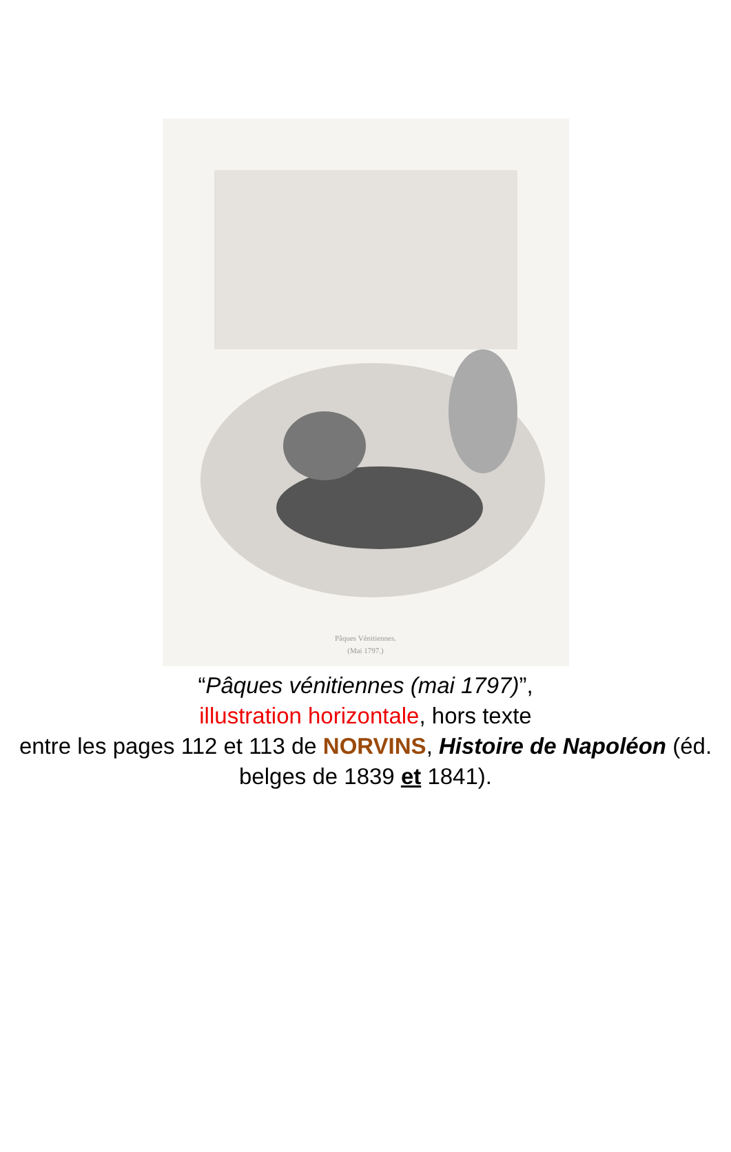Pâques Vénitiennes.
(Mai 1797.)
“Pâques vénitiennes (mai 1797)”,
illustration horizontale, hors texte
entre les pages 112 et 113 de NORVINS, Histoire de Napoléon (éd. belges de 1839 et 1841).